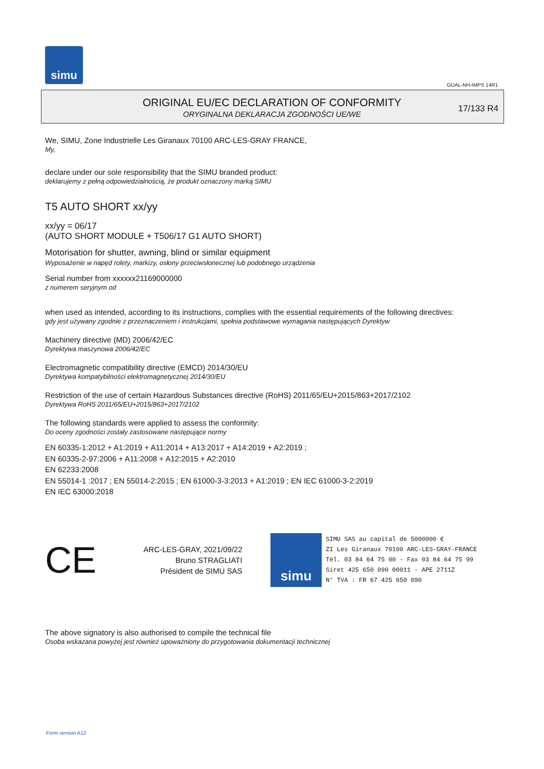simu
GUAL-NH-IMPS 14R1
ORIGINAL EU/EC DECLARATION OF CONFORMITY
ORYGINALNA DEKLARACJA ZGODNOŚCI UE/WE
17/133 R4
We, SIMU, Zone Industrielle Les Giranaux 70100 ARC-LES-GRAY FRANCE,
My,
declare under our sole responsibility that the SIMU branded product:
deklarujemy z pełną odpowiedzialnością, że produkt oznaczony marką SIMU
T5 AUTO SHORT xx/yy
xx/yy = 06/17
(AUTO SHORT MODULE + T506/17 G1 AUTO SHORT)
Motorisation for shutter, awning, blind or similar equipment
Wyposażenie w napęd rolety, markizy, osłony przeciwsłonecznej lub podobnego urządzenia
Serial number from xxxxxx21169000000
z numerem seryjnym od
when used as intended, according to its instructions, complies with the essential requirements of the following directives:
gdy jest używany zgodnie z przeznaczeniem i instrukcjami, spełnia podstawowe wymagania następujących Dyrektyw
Machinery directive (MD) 2006/42/EC
Dyrektywa maszynowa 2006/42/EC
Electromagnetic compatibility directive (EMCD) 2014/30/EU
Dyrektywa kompatybilności elektromagnetycznej 2014/30/EU
Restriction of the use of certain Hazardous Substances directive (RoHS) 2011/65/EU+2015/863+2017/2102
Dyrektywa RoHS 2011/65/EU+2015/863+2017/2102
The following standards were applied to assess the conformity:
Do oceny zgodności zostały zastosowane następujące normy
EN 60335-1:2012 + A1:2019 + A11:2014 + A13:2017 + A14:2019 + A2:2019 ;
EN 60335-2-97:2006 + A11:2008 + A12:2015 + A2:2010
EN 62233:2008
EN 55014-1 :2017 ; EN 55014-2:2015 ; EN 61000-3-3:2013 + A1:2019 ; EN IEC 61000-3-2:2019
EN IEC 63000:2018
CE
ARC-LES-GRAY, 2021/09/22
Bruno STRAGLIATI
Président de SIMU SAS
simu
SIMU SAS au capital de 5000000 €
ZI Les Giranaux 70100 ARC-LES-GRAY-FRANCE
Tél. 03 84 64 75 00 - Fax 03 84 64 75 99
Siret 425 650 090 00011 - APE 2711Z
N° TVA : FR 67 425 650 090
The above signatory is also authorised to compile the technical file
Osoba wskazana powyżej jest również upoważniony do przygotowania dokumentacji technicznej
Form version A12